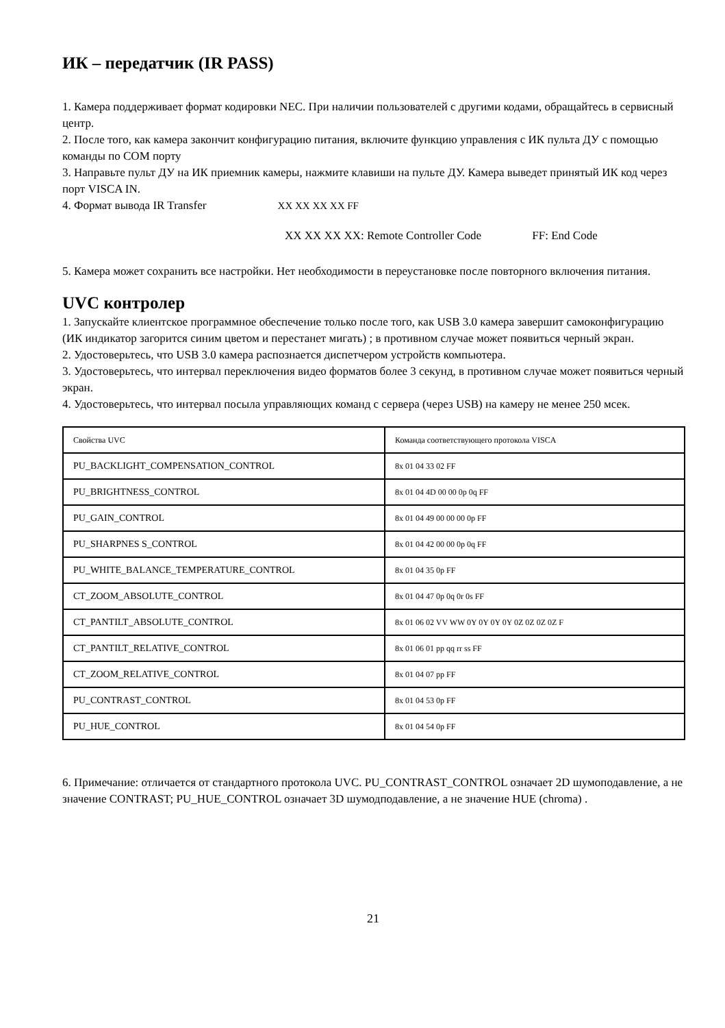ИК – передатчик (IR PASS)
1. Камера поддерживает формат кодировки NEC. При наличии пользователей с другими кодами, обращайтесь в сервисный центр.
2. После того, как камера закончит конфигурацию питания, включите функцию управления с ИК пульта ДУ с помощью команды по COM порту
3. Направьте пульт ДУ на ИК приемник камеры, нажмите клавиши на пульте ДУ. Камера выведет принятый ИК код через порт VISCA IN.
4. Формат вывода IR Transfer XX XX XX XX FF
XX XX XX XX: Remote Controller Code FF: End Code
5. Камера может сохранить все настройки. Нет необходимости в переустановке после повторного включения питания.
UVC контролер
1. Запускайте клиентское программное обеспечение только после того, как USB 3.0 камера завершит самоконфигурацию (ИК индикатор загорится синим цветом и перестанет мигать) ; в противном случае может появиться черный экран.
2. Удостоверьтесь, что USB 3.0 камера распознается диспетчером устройств компьютера.
3. Удостоверьтесь, что интервал переключения видео форматов более 3 секунд, в противном случае может появиться черный экран.
4. Удостоверьтесь, что интервал посыла управляющих команд с сервера (через USB) на камеру не менее 250 мсек.
| Свойства UVC | Команда соответствующего протокола VISCA |
| PU_BACKLIGHT_COMPENSATION_CONTROL | 8x 01 04 33 02 FF |
| PU_BRIGHTNESS_CONTROL | 8x 01 04 4D 00 00 0p 0q FF |
| PU_GAIN_CONTROL | 8x 01 04 49 00 00 00 0p FF |
| PU_SHARPNES S_CONTROL | 8x 01 04 42 00 00 0p 0q FF |
| PU_WHITE_BALANCE_TEMPERATURE_CONTROL | 8x 01 04 35 0p FF |
| CT_ZOOM_ABSOLUTE_CONTROL | 8x 01 04 47 0p 0q 0r 0s FF |
| CT_PANTILT_ABSOLUTE_CONTROL | 8x 01 06 02 VV WW 0Y 0Y 0Y 0Y 0Z 0Z 0Z 0Z F |
| CT_PANTILT_RELATIVE_CONTROL | 8x 01 06 01 pp qq rr ss FF |
| CT_ZOOM_RELATIVE_CONTROL | 8x 01 04 07 pp FF |
| PU_CONTRAST_CONTROL | 8x 01 04 53 0p FF |
| PU_HUE_CONTROL | 8x 01 04 54 0p FF |
6. Примечание: отличается от стандартного протокола UVC. PU_CONTRAST_CONTROL означает 2D шумоподавление, а не значение CONTRAST; PU_HUE_CONTROL означает 3D шумодподавление, а не значение HUE (chroma) .
21